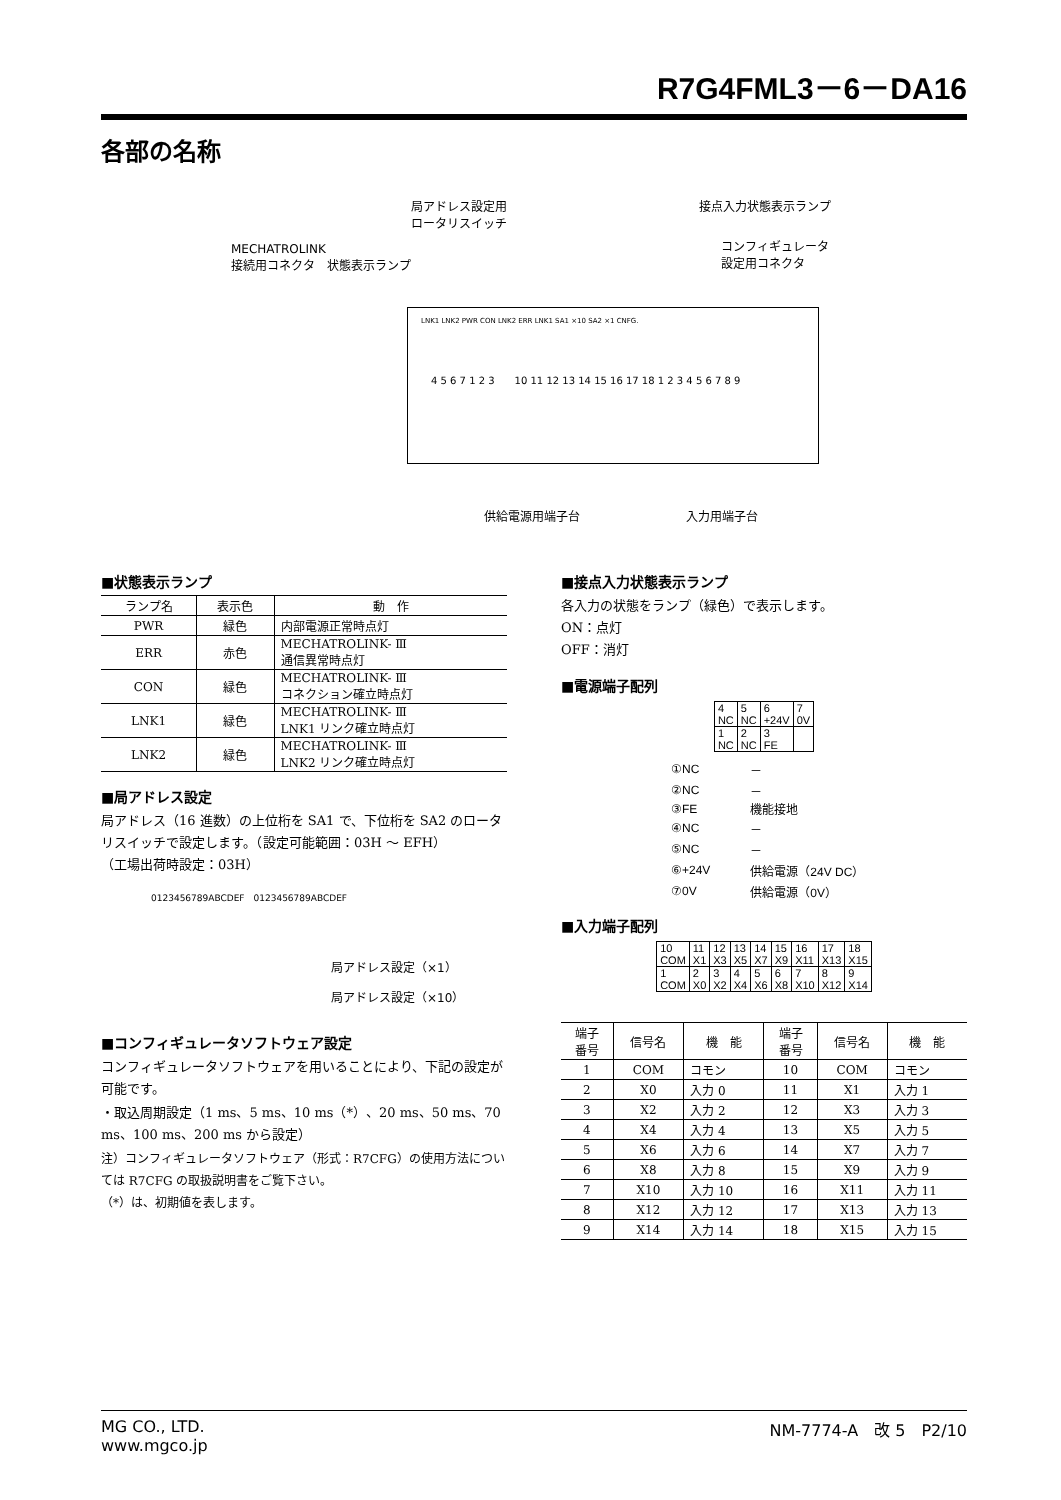R7G4FML3－6－DA16
各部の名称
局アドレス設定用
ロータリスイッチ 接点入力状態表示ランプ
MECHATROLINK
接続用コネクタ　状態表示ランプ
コンフィギュレータ
設定用コネクタ
LNK1 LNK2 PWR CON LNK2 ERR LNK1 SA1 ×10 SA2 ×1 CNFG.
4 5 6 7 1 2 3　　10 11 12 13 14 15 16 17 18 1 2 3 4 5 6 7 8 9
供給電源用端子台 入力用端子台
■状態表示ランプ
| ランプ名 | 表示色 | 動 作 |
| --- | --- | --- |
| PWR | 緑色 | 内部電源正常時点灯 |
| ERR | 赤色 | MECHATROLINK- Ⅲ 通信異常時点灯 |
| CON | 緑色 | MECHATROLINK- Ⅲ コネクション確立時点灯 |
| LNK1 | 緑色 | MECHATROLINK- Ⅲ LNK1 リンク確立時点灯 |
| LNK2 | 緑色 | MECHATROLINK- Ⅲ LNK2 リンク確立時点灯 |
■局アドレス設定
局アドレス（16 進数）の上位桁を SA1 で、下位桁を SA2 のロータリスイッチで設定します。（設定可能範囲：03H ～ EFH）
（工場出荷時設定：03H）
0123456789ABCDEF　0123456789ABCDEF
局アドレス設定（×1）
局アドレス設定（×10）
■コンフィギュレータソフトウェア設定
コンフィギュレータソフトウェアを用いることにより、下記の設定が可能です。
・取込周期設定（1 ms、5 ms、10 ms（*）、20 ms、50 ms、70 ms、100 ms、200 ms から設定）
注）コンフィギュレータソフトウェア（形式：R7CFG）の使用方法については R7CFG の取扱説明書をご覧下さい。
（*）は、初期値を表します。
■接点入力状態表示ランプ
各入力の状態をランプ（緑色）で表示します。
ON：点灯
OFF：消灯
■電源端子配列
| 4 NC | 5 NC | 6 +24V | 7 0V |
| 1 NC | 2 NC | 3 FE | |
| ①NC | － |
| ②NC | － |
| ③FE | 機能接地 |
| ④NC | － |
| ⑤NC | － |
| ⑥+24V | 供給電源（24V DC） |
| ⑦0V | 供給電源（0V） |
■入力端子配列
| 10 COM | 11 X1 | 12 X3 | 13 X5 | 14 X7 | 15 X9 | 16 X11 | 17 X13 | 18 X15 |
| 1 COM | 2 X0 | 3 X2 | 4 X4 | 5 X6 | 6 X8 | 7 X10 | 8 X12 | 9 X14 |
| 端子 番号 | 信号名 | 機 能 | 端子 番号 | 信号名 | 機 能 |
| --- | --- | --- | --- | --- | --- |
| 1 | COM | コモン | 10 | COM | コモン |
| 2 | X0 | 入力 0 | 11 | X1 | 入力 1 |
| 3 | X2 | 入力 2 | 12 | X3 | 入力 3 |
| 4 | X4 | 入力 4 | 13 | X5 | 入力 5 |
| 5 | X6 | 入力 6 | 14 | X7 | 入力 7 |
| 6 | X8 | 入力 8 | 15 | X9 | 入力 9 |
| 7 | X10 | 入力 10 | 16 | X11 | 入力 11 |
| 8 | X12 | 入力 12 | 17 | X13 | 入力 13 |
| 9 | X14 | 入力 14 | 18 | X15 | 入力 15 |
MG CO., LTD.
www.mgco.jp NM-7774-A　改 5　P2/10